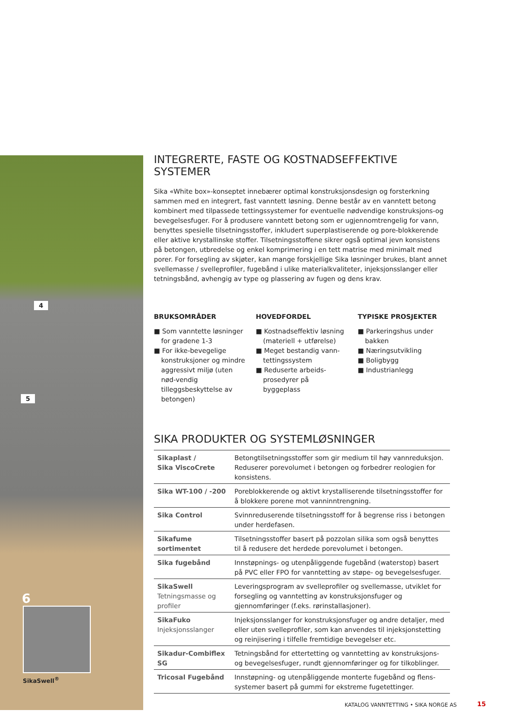4
5
6
SikaSwell<sup>®</sup>
INTEGRERTE, FASTE OG KOSTNADSEFFEKTIVE SYSTEMER
Sika «White box»-konseptet innebærer optimal konstruksjonsdesign og forsterkning sammen med en integrert, fast vanntett løsning. Denne består av en vanntett betong kombinert med tilpassede tettingssystemer for eventuelle nødvendige konstruksjons-og bevegelsesfuger. For å produsere vanntett betong som er ugjennomtrengelig for vann, benyttes spesielle tilsetningsstoffer, inkludert superplastiserende og pore-blokkerende eller aktive krystallinske stoffer. Tilsetningsstoffene sikrer også optimal jevn konsistens på betongen, utbredelse og enkel komprimering i en tett matrise med minimalt med porer. For forsegling av skjøter, kan mange forskjellige Sika løsninger brukes, blant annet svellemasse / svelleprofiler, fugebånd i ulike materialkvaliteter, injeksjonsslanger eller tetningsbånd, avhengig av type og plassering av fugen og dens krav.
BRUKSOMRÅDER
■ Som vanntette løsninger for gradene 1-3
■ For ikke-bevegelige konstruksjoner og mindre aggressivt miljø (uten nød-vendig tilleggsbeskyttelse av betongen)
HOVEDFORDEL
■ Kostnadseffektiv løsning (materiell + utførelse)
■ Meget bestandig vann-tettingssystem
■ Reduserte arbeids-prosedyrer på byggeplass
TYPISKE PROSJEKTER
■ Parkeringshus under bakken
■ Næringsutvikling
■ Boligbygg
■ Industrianlegg
SIKA PRODUKTER OG SYSTEMLØSNINGER
| Sikaplast / Sika ViscoCrete | Betongtilsetningsstoffer som gir medium til høy vannreduksjon. Reduserer porevolumet i betongen og forbedrer reologien for konsistens. |
| Sika WT-100 / -200 | Poreblokkerende og aktivt krystalliserende tilsetningsstoffer for å blokkere porene mot vanninntrengning. |
| Sika Control | Svinnreduserende tilsetningsstoff for å begrense riss i betongen under herdefasen. |
| Sikafume sortimentet | Tilsetningsstoffer basert på pozzolan silika som også benyttes til å redusere det herdede porevolumet i betongen. |
| Sika fugebånd | Innstøpnings- og utenpåliggende fugebånd (waterstop) basert på PVC eller FPO for vanntetting av støpe- og bevegelsesfuger. |
| SikaSwell Tetningsmasse og profiler | Leveringsprogram av svelleprofiler og svellemasse, utviklet for forsegling og vanntetting av konstruksjonsfuger og gjennomføringer (f.eks. rørinstallasjoner). |
| SikaFuko Injeksjonsslanger | Injeksjonsslanger for konstruksjonsfuger og andre detaljer, med eller uten svelleprofiler, som kan anvendes til injeksjonstetting og reinjisering i tilfelle fremtidige bevegelser etc. |
| Sikadur-Combiflex SG | Tetningsbånd for ettertetting og vanntetting av konstruksjons-og bevegelsesfuger, rundt gjennomføringer og for tilkoblinger. |
| Tricosal Fugebånd | Innstøpning- og utenpåliggende monterte fugebånd og flens-systemer basert på gummi for ekstreme fugetettinger. |
KATALOG VANNTETTING • SIKA NORGE AS
15